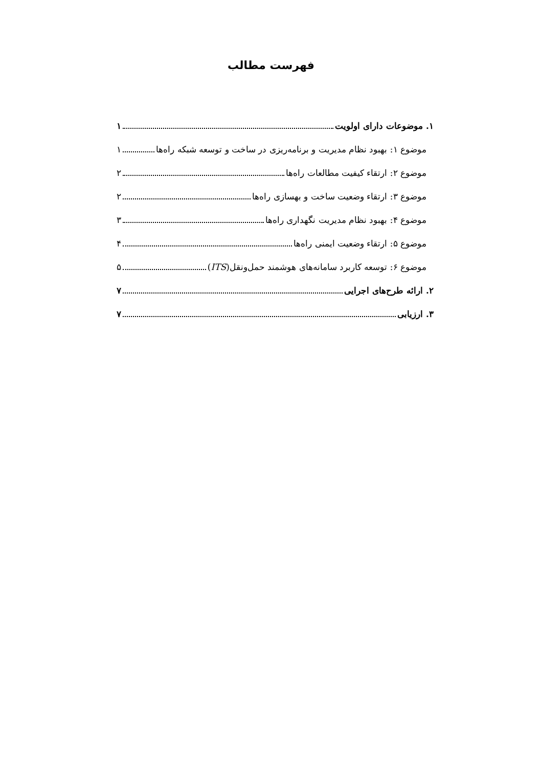فهرست مطالب
۱. موضوعات دارای اولویت ۱
موضوع ۱: بهبود نظام مدیریت و برنامه‌ریزی در ساخت و توسعه شبکه راه‌ها ۱
موضوع ۲: ارتقاء کیفیت مطالعات راه‌ها ۲
موضوع ۳: ارتقاء وضعیت ساخت و بهسازی راه‌ها ۲
موضوع ۴: بهبود نظام مدیریت نگهداری راه‌ها ۳
موضوع ۵: ارتقاء وضعیت ایمنی راه‌ها ۴
موضوع ۶: توسعه کاربرد سامانه‌های هوشمند حمل‌ونقل(ITS) ۵
۲. ارائه طرح‌های اجرایی ۷
۳. ارزیابی ۷